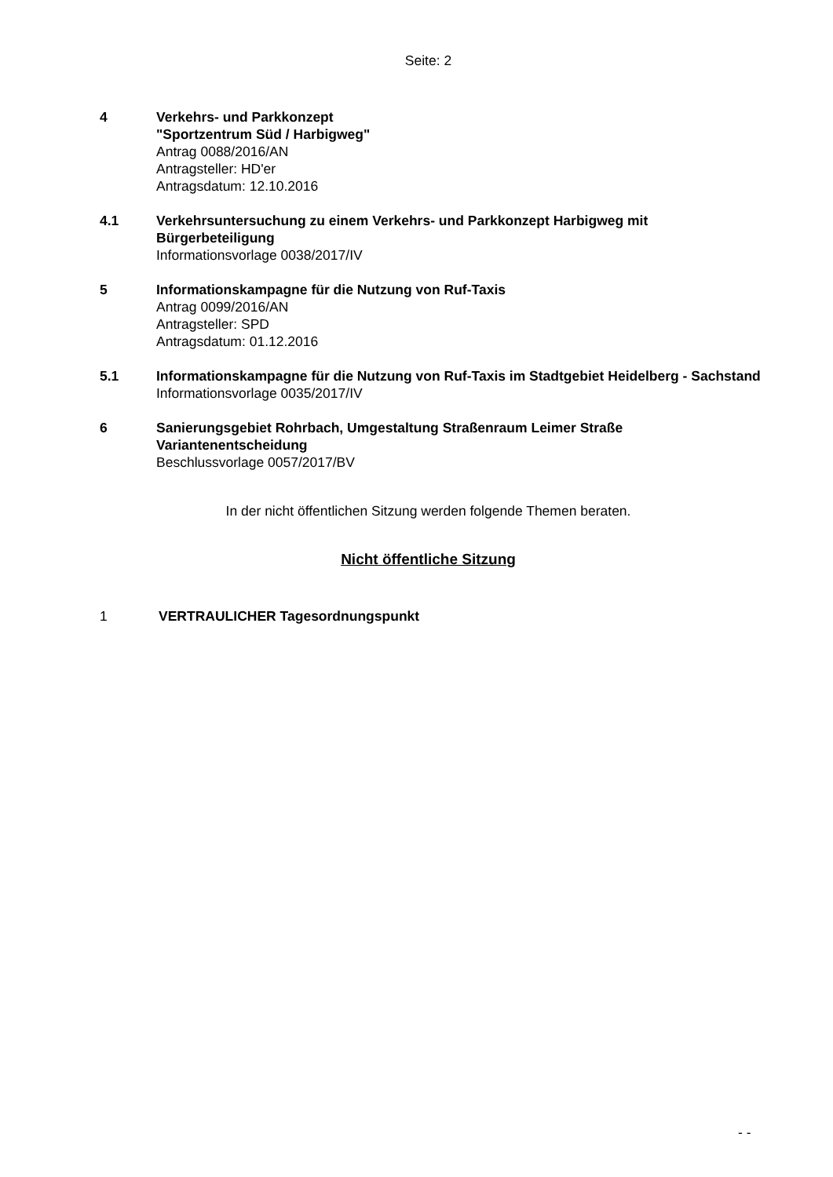Seite: 2
4 Verkehrs- und Parkkonzept
"Sportzentrum Süd / Harbigweg"
Antrag 0088/2016/AN
Antragsteller: HD'er
Antragsdatum: 12.10.2016
4.1 Verkehrsuntersuchung zu einem Verkehrs- und Parkkonzept Harbigweg mit Bürgerbeteiligung
Informationsvorlage 0038/2017/IV
5 Informationskampagne für die Nutzung von Ruf-Taxis
Antrag 0099/2016/AN
Antragsteller: SPD
Antragsdatum: 01.12.2016
5.1 Informationskampagne für die Nutzung von Ruf-Taxis im Stadtgebiet Heidelberg - Sachstand
Informationsvorlage 0035/2017/IV
6 Sanierungsgebiet Rohrbach, Umgestaltung Straßenraum Leimer Straße Variantenentscheidung
Beschlussvorlage 0057/2017/BV
In der nicht öffentlichen Sitzung werden folgende Themen beraten.
Nicht öffentliche Sitzung
1 VERTRAULICHER Tagesordnungspunkt
- -